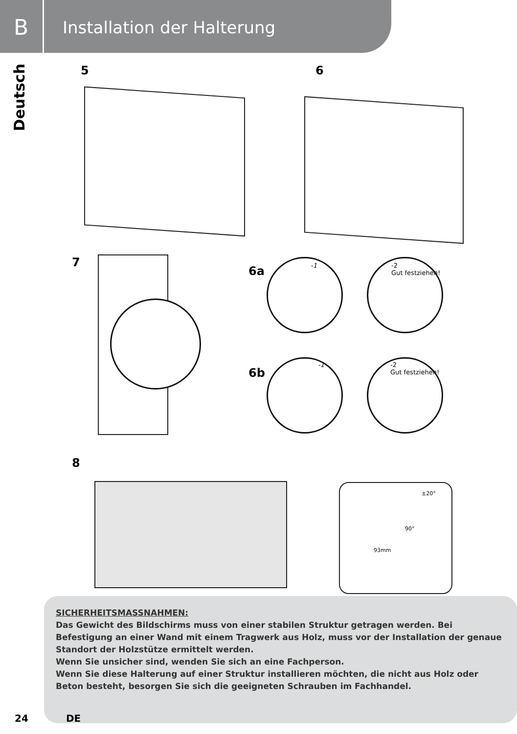B Installation der Halterung
Deutsch
5 6
7
6a -1
-2
Gut festziehen!
6b
-1
-2
Gut festziehen!
8
±20°
90°
93mm
SICHERHEITSMASSNAHMEN:
Das Gewicht des Bildschirms muss von einer stabilen Struktur getragen werden. Bei Befestigung an einer Wand mit einem Tragwerk aus Holz, muss vor der Installation der genaue Standort der Holzstütze ermittelt werden.
Wenn Sie unsicher sind, wenden Sie sich an eine Fachperson.
Wenn Sie diese Halterung auf einer Struktur installieren möchten, die nicht aus Holz oder Beton besteht, besorgen Sie sich die geeigneten Schrauben im Fachhandel.
24 DE